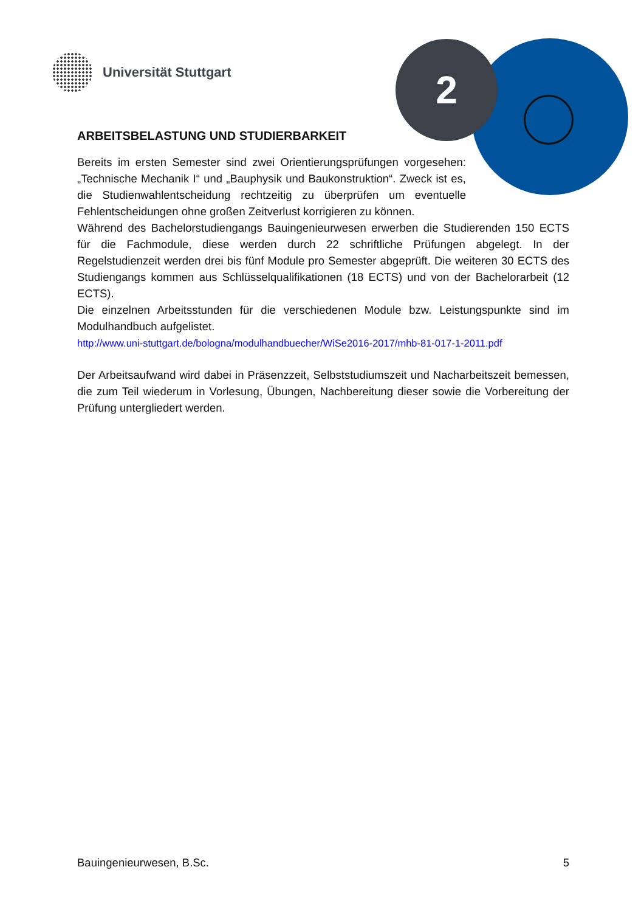2
Universität Stuttgart
ARBEITSBELASTUNG UND STUDIERBARKEIT
Bereits im ersten Semester sind zwei Orientierungsprüfungen vorgesehen: „Technische Mechanik I“ und „Bauphysik und Baukonstruktion“. Zweck ist es, die Studienwahlentscheidung rechtzeitig zu überprüfen um eventuelle Fehlentscheidungen ohne großen Zeitverlust korrigieren zu können.
Während des Bachelorstudiengangs Bauingenieurwesen erwerben die Studierenden 150 ECTS für die Fachmodule, diese werden durch 22 schriftliche Prüfungen abgelegt. In der Regelstudienzeit werden drei bis fünf Module pro Semester abgeprüft. Die weiteren 30 ECTS des Studiengangs kommen aus Schlüsselqualifikationen (18 ECTS) und von der Bachelorarbeit (12 ECTS).
Die einzelnen Arbeitsstunden für die verschiedenen Module bzw. Leistungspunkte sind im Modulhandbuch aufgelistet.
http://www.uni-stuttgart.de/bologna/modulhandbuecher/WiSe2016-2017/mhb-81-017-1-2011.pdf
Der Arbeitsaufwand wird dabei in Präsenzzeit, Selbststudiumszeit und Nacharbeitszeit bemessen, die zum Teil wiederum in Vorlesung, Übungen, Nachbereitung dieser sowie die Vorbereitung der Prüfung untergliedert werden.
Bauingenieurwesen, B.Sc. 5